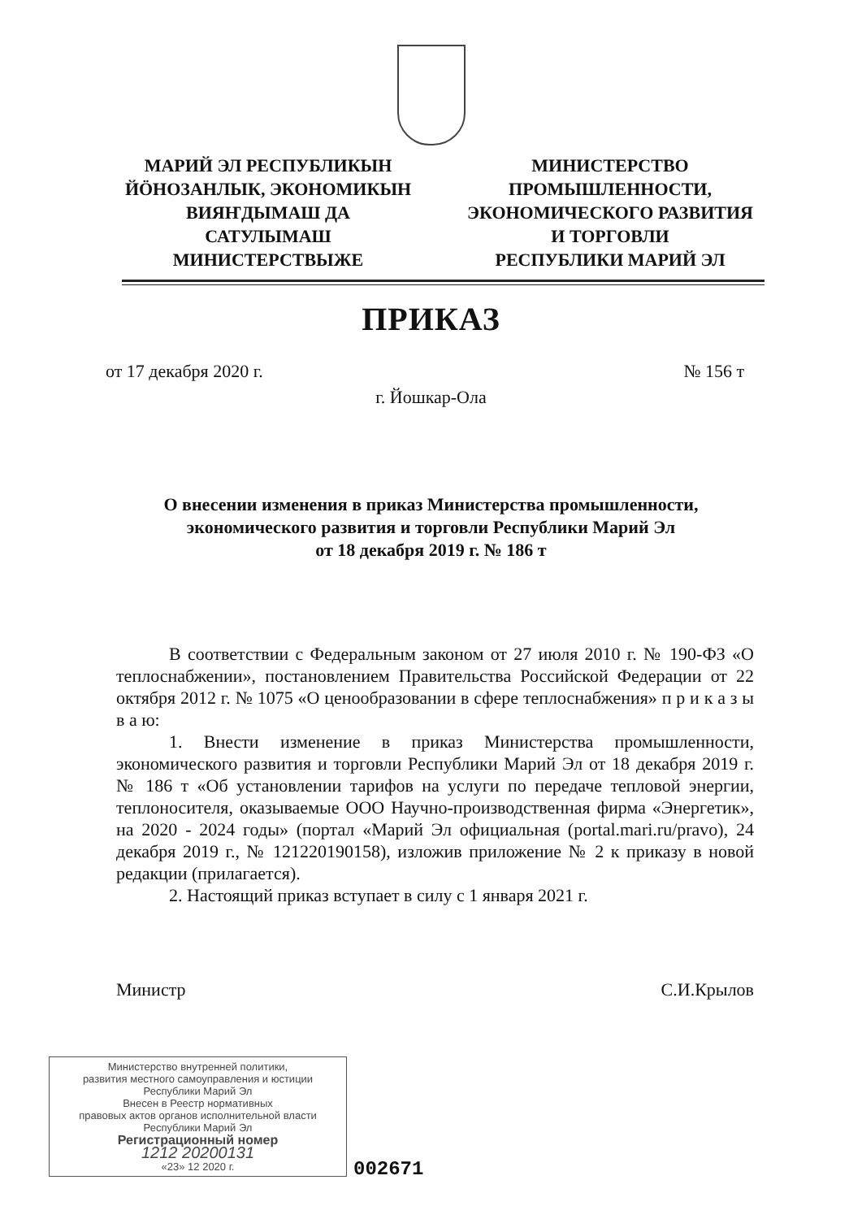МАРИЙ ЭЛ РЕСПУБЛИКЫН
ЙÖНОЗАНЛЫК, ЭКОНОМИКЫН
ВИЯҤДЫМАШ ДА
САТУЛЫМАШ
МИНИСТЕРСТВЫЖЕ
МИНИСТЕРСТВО
ПРОМЫШЛЕННОСТИ,
ЭКОНОМИЧЕСКОГО РАЗВИТИЯ
И ТОРГОВЛИ
РЕСПУБЛИКИ МАРИЙ ЭЛ
ПРИКАЗ
от 17 декабря 2020 г. № 156 т
г. Йошкар-Ола
О внесении изменения в приказ Министерства промышленности,
экономического развития и торговли Республики Марий Эл
от 18 декабря 2019 г. № 186 т
В соответствии с Федеральным законом от 27 июля 2010 г. № 190-ФЗ «О теплоснабжении», постановлением Правительства Российской Федерации от 22 октября 2012 г. № 1075 «О ценообразовании в сфере теплоснабжения» п р и к а з ы в а ю:
1. Внести изменение в приказ Министерства промышленности, экономического развития и торговли Республики Марий Эл от 18 декабря 2019 г. № 186 т «Об установлении тарифов на услуги по передаче тепловой энергии, теплоносителя, оказываемые ООО Научно-производственная фирма «Энергетик», на 2020 - 2024 годы» (портал «Марий Эл официальная (portal.mari.ru/pravo), 24 декабря 2019 г., № 121220190158), изложив приложение № 2 к приказу в новой редакции (прилагается).
2. Настоящий приказ вступает в силу с 1 января 2021 г.
Министр С.И.Крылов
Министерство внутренней политики,
развития местного самоуправления и юстиции
Республики Марий Эл
Внесен в Реестр нормативных
правовых актов органов исполнительной власти
Республики Марий Эл
Регистрационный номер
1212 20200131
«23» 12 2020 г.
002671